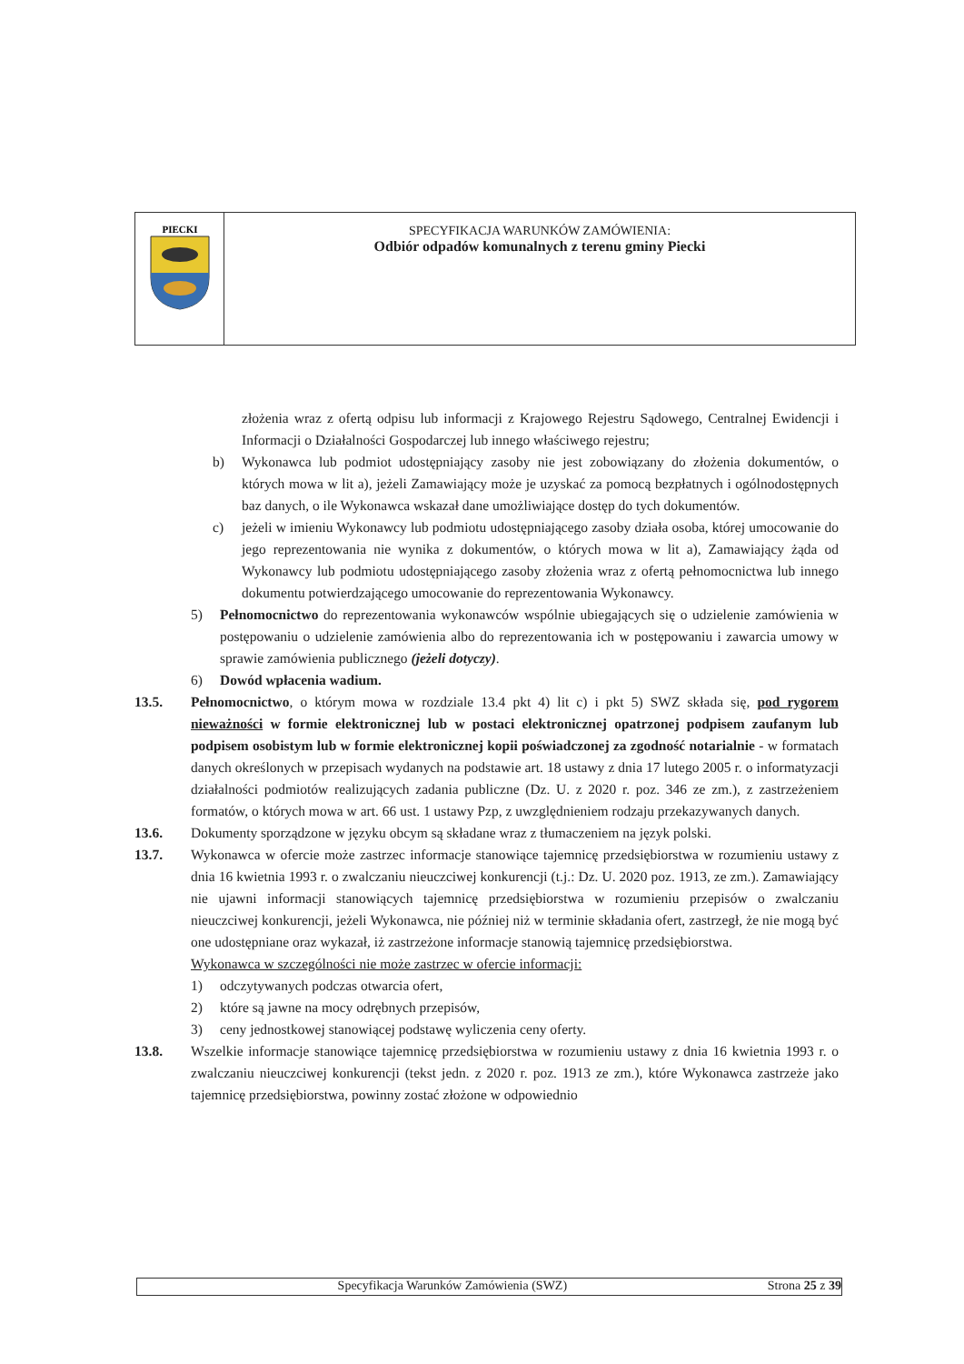PIECKI
SPECYFIKACJA WARUNKÓW ZAMÓWIENIA:
Odbiór odpadów komunalnych z terenu gminy Piecki
złożenia wraz z ofertą odpisu lub informacji z Krajowego Rejestru Sądowego, Centralnej Ewidencji i Informacji o Działalności Gospodarczej lub innego właściwego rejestru;
b) Wykonawca lub podmiot udostępniający zasoby nie jest zobowiązany do złożenia dokumentów, o których mowa w lit a), jeżeli Zamawiający może je uzyskać za pomocą bezpłatnych i ogólnodostępnych baz danych, o ile Wykonawca wskazał dane umożliwiające dostęp do tych dokumentów.
c) jeżeli w imieniu Wykonawcy lub podmiotu udostępniającego zasoby działa osoba, której umocowanie do jego reprezentowania nie wynika z dokumentów, o których mowa w lit a), Zamawiający żąda od Wykonawcy lub podmiotu udostępniającego zasoby złożenia wraz z ofertą pełnomocnictwa lub innego dokumentu potwierdzającego umocowanie do reprezentowania Wykonawcy.
5) Pełnomocnictwo do reprezentowania wykonawców wspólnie ubiegających się o udzielenie zamówienia w postępowaniu o udzielenie zamówienia albo do reprezentowania ich w postępowaniu i zawarcia umowy w sprawie zamówienia publicznego (jeżeli dotyczy).
6) Dowód wpłacenia wadium.
13.5. Pełnomocnictwo, o którym mowa w rozdziale 13.4 pkt 4) lit c) i pkt 5) SWZ składa się, pod rygorem nieważności w formie elektronicznej lub w postaci elektronicznej opatrzonej podpisem zaufanym lub podpisem osobistym lub w formie elektronicznej kopii poświadczonej za zgodność notarialnie - w formatach danych określonych w przepisach wydanych na podstawie art. 18 ustawy z dnia 17 lutego 2005 r. o informatyzacji działalności podmiotów realizujących zadania publiczne (Dz. U. z 2020 r. poz. 346 ze zm.), z zastrzeżeniem formatów, o których mowa w art. 66 ust. 1 ustawy Pzp, z uwzględnieniem rodzaju przekazywanych danych.
13.6. Dokumenty sporządzone w języku obcym są składane wraz z tłumaczeniem na język polski.
13.7. Wykonawca w ofercie może zastrzec informacje stanowiące tajemnicę przedsiębiorstwa w rozumieniu ustawy z dnia 16 kwietnia 1993 r. o zwalczaniu nieuczciwej konkurencji (t.j.: Dz. U. 2020 poz. 1913, ze zm.). Zamawiający nie ujawni informacji stanowiących tajemnicę przedsiębiorstwa w rozumieniu przepisów o zwalczaniu nieuczciwej konkurencji, jeżeli Wykonawca, nie później niż w terminie składania ofert, zastrzegł, że nie mogą być one udostępniane oraz wykazał, iż zastrzeżone informacje stanowią tajemnicę przedsiębiorstwa.
Wykonawca w szczególności nie może zastrzec w ofercie informacji:
1) odczytywanych podczas otwarcia ofert,
2) które są jawne na mocy odrębnych przepisów,
3) ceny jednostkowej stanowiącej podstawę wyliczenia ceny oferty.
13.8. Wszelkie informacje stanowiące tajemnicę przedsiębiorstwa w rozumieniu ustawy z dnia 16 kwietnia 1993 r. o zwalczaniu nieuczciwej konkurencji (tekst jedn. z 2020 r. poz. 1913 ze zm.), które Wykonawca zastrzeże jako tajemnicę przedsiębiorstwa, powinny zostać złożone w odpowiednio
Specyfikacja Warunków Zamówienia (SWZ) Strona 25 z 39